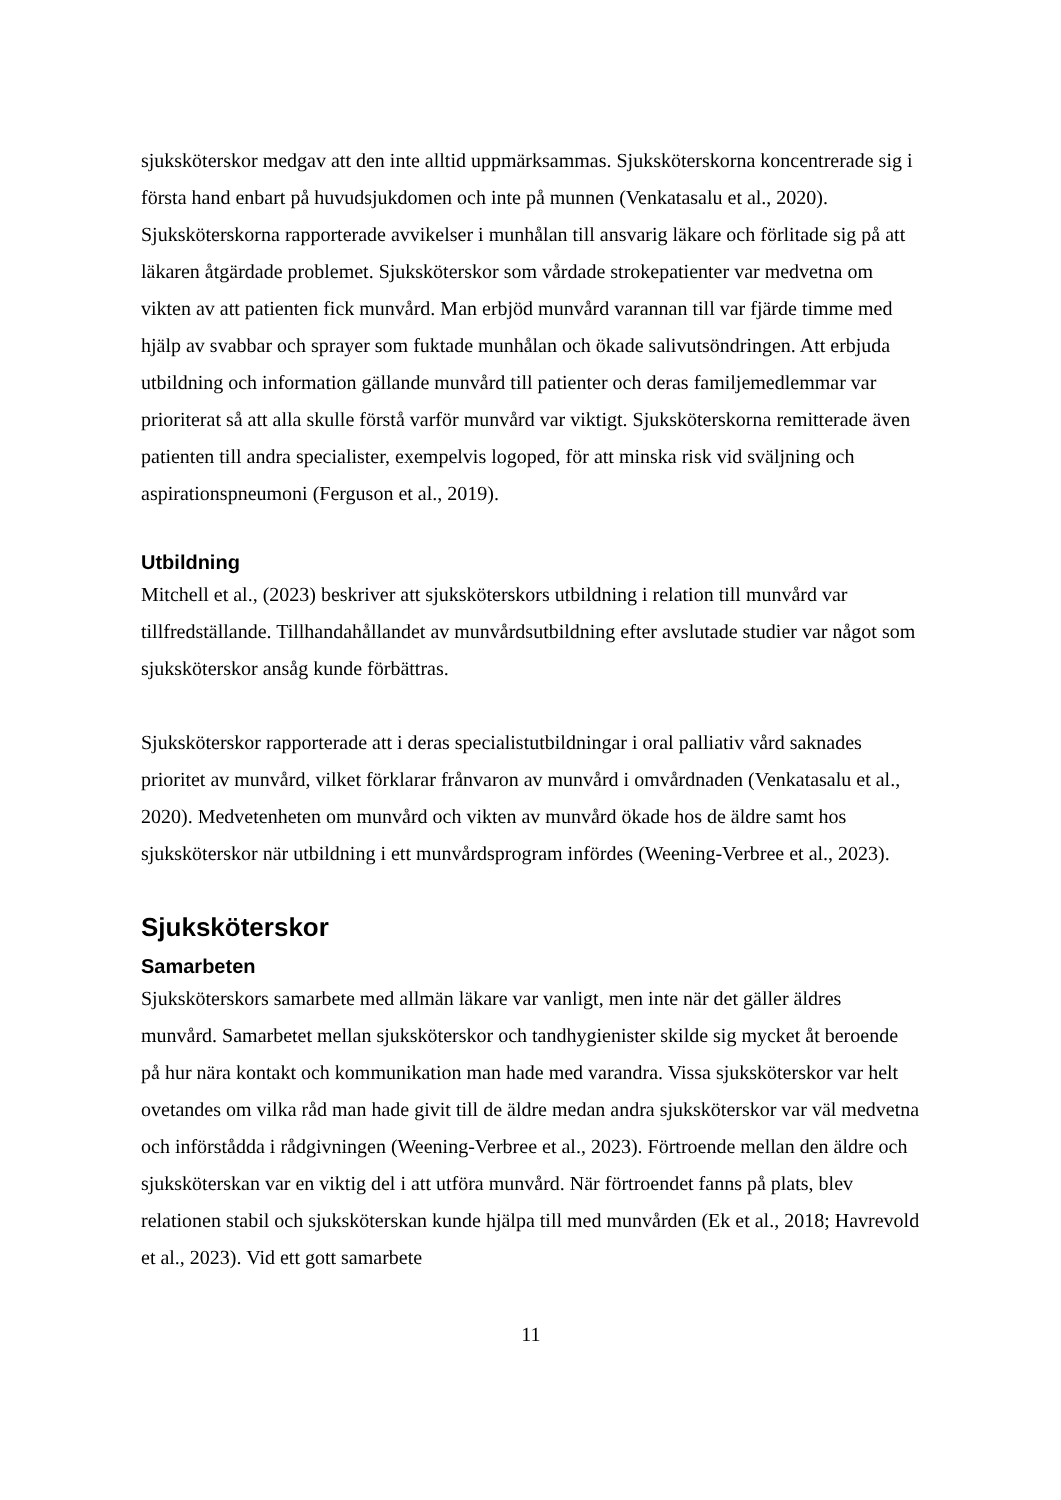sjuksköterskor medgav att den inte alltid uppmärksammas. Sjuksköterskorna koncentrerade sig i första hand enbart på huvudsjukdomen och inte på munnen (Venkatasalu et al., 2020). Sjuksköterskorna rapporterade avvikelser i munhålan till ansvarig läkare och förlitade sig på att läkaren åtgärdade problemet. Sjuksköterskor som vårdade strokepatienter var medvetna om vikten av att patienten fick munvård. Man erbjöd munvård varannan till var fjärde timme med hjälp av svabbar och sprayer som fuktade munhålan och ökade salivutsöndringen. Att erbjuda utbildning och information gällande munvård till patienter och deras familjemedlemmar var prioriterat så att alla skulle förstå varför munvård var viktigt. Sjuksköterskorna remitterade även patienten till andra specialister, exempelvis logoped, för att minska risk vid sväljning och aspirationspneumoni (Ferguson et al., 2019).
Utbildning
Mitchell et al., (2023) beskriver att sjuksköterskors utbildning i relation till munvård var tillfredställande. Tillhandahållandet av munvårdsutbildning efter avslutade studier var något som sjuksköterskor ansåg kunde förbättras.
Sjuksköterskor rapporterade att i deras specialistutbildningar i oral palliativ vård saknades prioritet av munvård, vilket förklarar frånvaron av munvård i omvårdnaden (Venkatasalu et al., 2020). Medvetenheten om munvård och vikten av munvård ökade hos de äldre samt hos sjuksköterskor när utbildning i ett munvårdsprogram infördes (Weening-Verbree et al., 2023).
Sjuksköterskor
Samarbeten
Sjuksköterskors samarbete med allmän läkare var vanligt, men inte när det gäller äldres munvård. Samarbetet mellan sjuksköterskor och tandhygienister skilde sig mycket åt beroende på hur nära kontakt och kommunikation man hade med varandra. Vissa sjuksköterskor var helt ovetandes om vilka råd man hade givit till de äldre medan andra sjuksköterskor var väl medvetna och införstådda i rådgivningen (Weening-Verbree et al., 2023). Förtroende mellan den äldre och sjuksköterskan var en viktig del i att utföra munvård. När förtroendet fanns på plats, blev relationen stabil och sjuksköterskan kunde hjälpa till med munvården (Ek et al., 2018; Havrevold et al., 2023). Vid ett gott samarbete
11